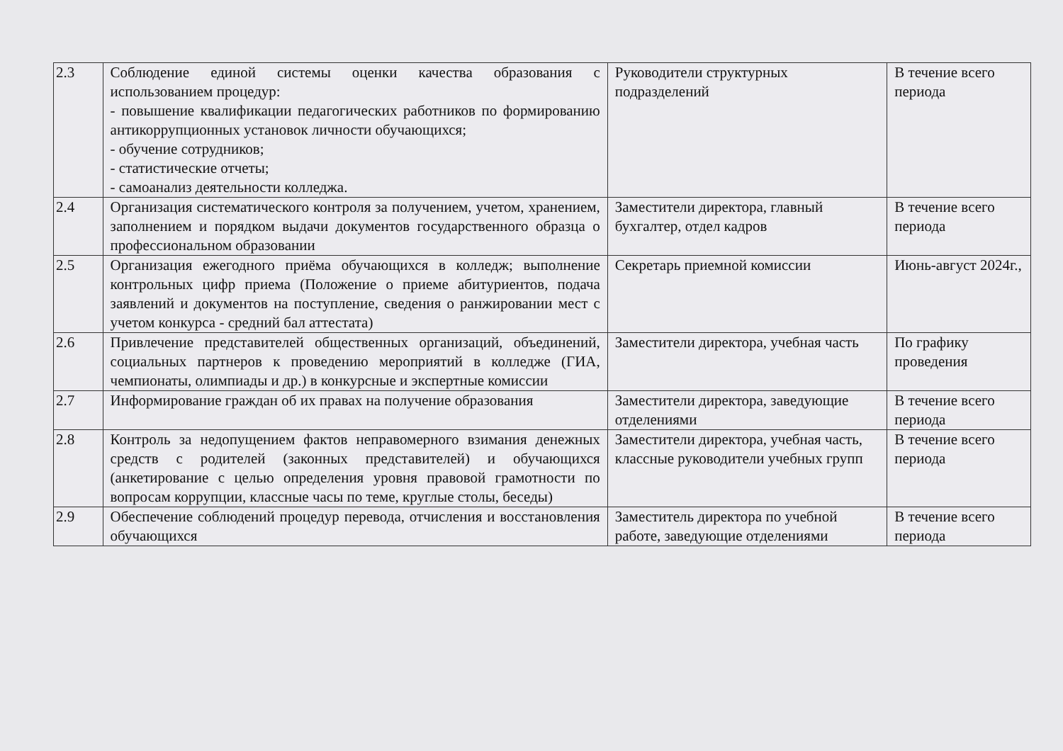| 2.3 | Соблюдение единой системы оценки качества образования с использованием процедур: - повышение квалификации педагогических работников по формированию антикоррупционных установок личности обучающихся; - обучение сотрудников; - статистические отчеты; - самоанализ деятельности колледжа. | Руководители структурных подразделений | В течение всего периода |
| 2.4 | Организация систематического контроля за получением, учетом, хранением, заполнением и порядком выдачи документов государственного образца о профессиональном образовании | Заместители директора, главный бухгалтер, отдел кадров | В течение всего периода |
| 2.5 | Организация ежегодного приёма обучающихся в колледж; выполнение контрольных цифр приема (Положение о приеме абитуриентов, подача заявлений и документов на поступление, сведения о ранжировании мест с учетом конкурса - средний бал аттестата) | Секретарь приемной комиссии | Июнь-август 2024г., |
| 2.6 | Привлечение представителей общественных организаций, объединений, социальных партнеров к проведению мероприятий в колледже (ГИА, чемпионаты, олимпиады и др.) в конкурсные и экспертные комиссии | Заместители директора, учебная часть | По графику проведения |
| 2.7 | Информирование граждан об их правах на получение образования | Заместители директора, заведующие отделениями | В течение всего периода |
| 2.8 | Контроль за недопущением фактов неправомерного взимания денежных средств с родителей (законных представителей) и обучающихся (анкетирование с целью определения уровня правовой грамотности по вопросам коррупции, классные часы по теме, круглые столы, беседы) | Заместители директора, учебная часть, классные руководители учебных групп | В течение всего периода |
| 2.9 | Обеспечение соблюдений процедур перевода, отчисления и восстановления обучающихся | Заместитель директора по учебной работе, заведующие отделениями | В течение всего периода |